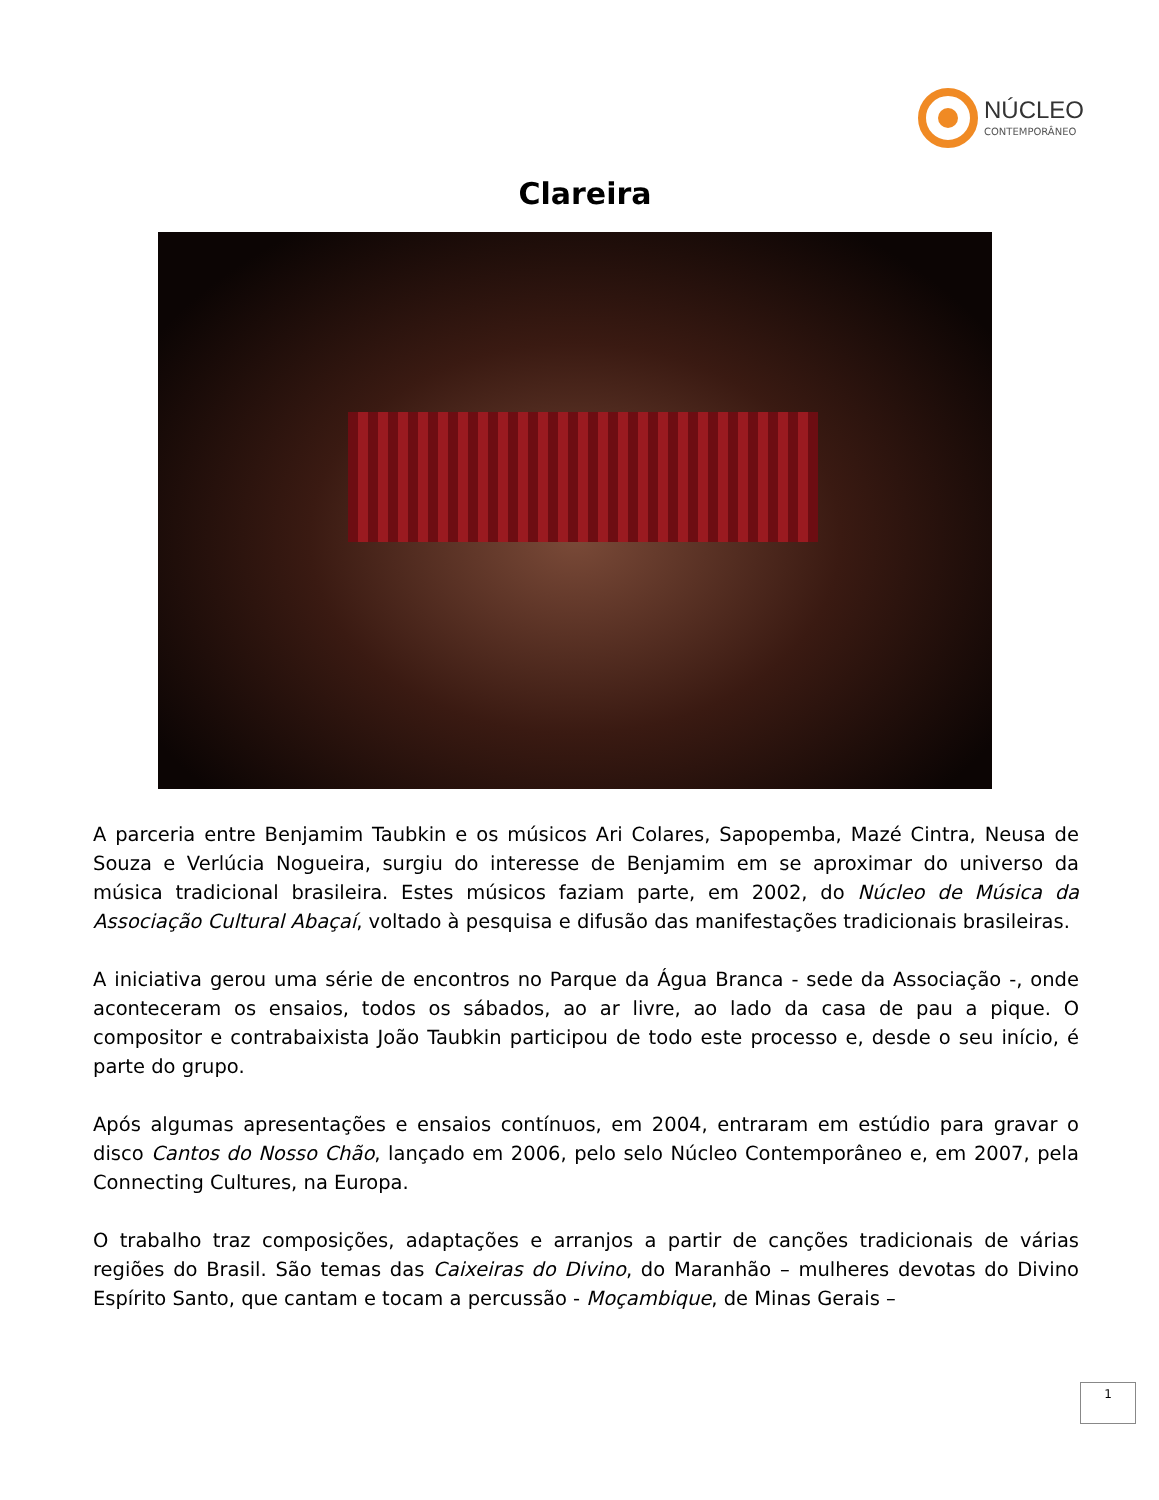NÚCLEO
CONTEMPORÂNEO
Clareira
A parceria entre Benjamim Taubkin e os músicos Ari Colares, Sapopemba, Mazé Cintra, Neusa de Souza e Verlúcia Nogueira, surgiu do interesse de Benjamim em se aproximar do universo da música tradicional brasileira. Estes músicos faziam parte, em 2002, do Núcleo de Música da Associação Cultural Abaçaí, voltado à pesquisa e difusão das manifestações tradicionais brasileiras.
A iniciativa gerou uma série de encontros no Parque da Água Branca - sede da Associação -, onde aconteceram os ensaios, todos os sábados, ao ar livre, ao lado da casa de pau a pique. O compositor e contrabaixista João Taubkin participou de todo este processo e, desde o seu início, é parte do grupo.
Após algumas apresentações e ensaios contínuos, em 2004, entraram em estúdio para gravar o disco Cantos do Nosso Chão, lançado em 2006, pelo selo Núcleo Contemporâneo e, em 2007, pela Connecting Cultures, na Europa.
O trabalho traz composições, adaptações e arranjos a partir de canções tradicionais de várias regiões do Brasil. São temas das Caixeiras do Divino, do Maranhão – mulheres devotas do Divino Espírito Santo, que cantam e tocam a percussão - Moçambique, de Minas Gerais –
1